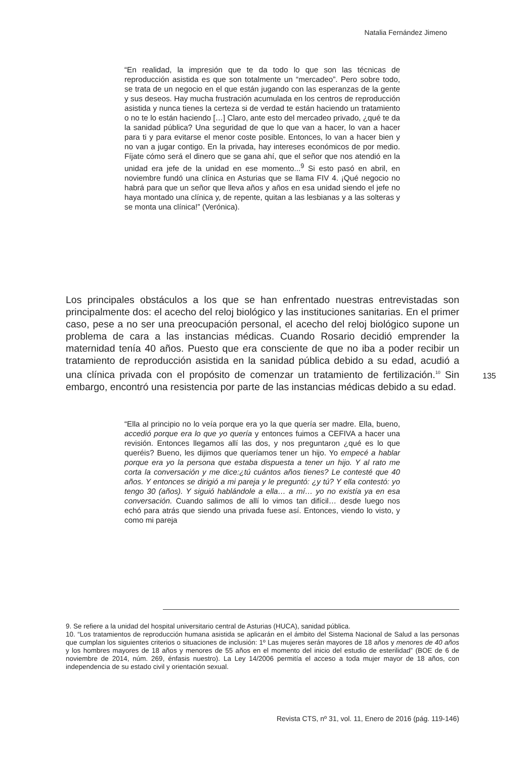Natalia Fernández Jimeno
“En realidad, la impresión que te da todo lo que son las técnicas de reproducción asistida es que son totalmente un “mercadeo”. Pero sobre todo, se trata de un negocio en el que están jugando con las esperanzas de la gente y sus deseos. Hay mucha frustración acumulada en los centros de reproducción asistida y nunca tienes la certeza si de verdad te están haciendo un tratamiento o no te lo están haciendo […] Claro, ante esto del mercadeo privado, ¿qué te da la sanidad pública? Una seguridad de que lo que van a hacer, lo van a hacer para ti y para evitarse el menor coste posible. Entonces, lo van a hacer bien y no van a jugar contigo. En la privada, hay intereses económicos de por medio. Fíjate cómo será el dinero que se gana ahí, que el señor que nos atendió en la unidad era jefe de la unidad en ese momento...<sup>9</sup> Si esto pasó en abril, en noviembre fundó una clínica en Asturias que se llama FIV 4. ¡Qué negocio no habrá para que un señor que lleva años y años en esa unidad siendo el jefe no haya montado una clínica y, de repente, quitan a las lesbianas y a las solteras y se monta una clínica!” (Verónica).
Los principales obstáculos a los que se han enfrentado nuestras entrevistadas son principalmente dos: el acecho del reloj biológico y las instituciones sanitarias. En el primer caso, pese a no ser una preocupación personal, el acecho del reloj biológico supone un problema de cara a las instancias médicas. Cuando Rosario decidió emprender la maternidad tenía 40 años. Puesto que era consciente de que no iba a poder recibir un tratamiento de reproducción asistida en la sanidad pública debido a su edad, acudió a una clínica privada con el propósito de comenzar un tratamiento de fertilización.<sup>10</sup> Sin embargo, encontró una resistencia por parte de las instancias médicas debido a su edad.
135
“Ella al principio no lo veía porque era yo la que quería ser madre. Ella, bueno, accedió porque era lo que yo quería y entonces fuimos a CEFIVA a hacer una revisión. Entonces llegamos allí las dos, y nos preguntaron ¿qué es lo que queréis? Bueno, les dijimos que queríamos tener un hijo. Yo empecé a hablar porque era yo la persona que estaba dispuesta a tener un hijo. Y al rato me corta la conversación y me dice:¿tú cuántos años tienes? Le contesté que 40 años. Y entonces se dirigió a mi pareja y le preguntó: ¿y tú? Y ella contestó: yo tengo 30 (años). Y siguió hablándole a ella… a mí… yo no existía ya en esa conversación. Cuando salimos de allí lo vimos tan difícil… desde luego nos echó para atrás que siendo una privada fuese así. Entonces, viendo lo visto, y como mi pareja
9. Se refiere a la unidad del hospital universitario central de Asturias (HUCA), sanidad pública.
10. “Los tratamientos de reproducción humana asistida se aplicarán en el ámbito del Sistema Nacional de Salud a las personas que cumplan los siguientes criterios o situaciones de inclusión: 1º Las mujeres serán mayores de 18 años y menores de 40 años y los hombres mayores de 18 años y menores de 55 años en el momento del inicio del estudio de esterilidad” (BOE de 6 de noviembre de 2014, núm. 269, énfasis nuestro). La Ley 14/2006 permitía el acceso a toda mujer mayor de 18 años, con independencia de su estado civil y orientación sexual.
Revista CTS, nº 31, vol. 11, Enero de 2016 (pág. 119-146)